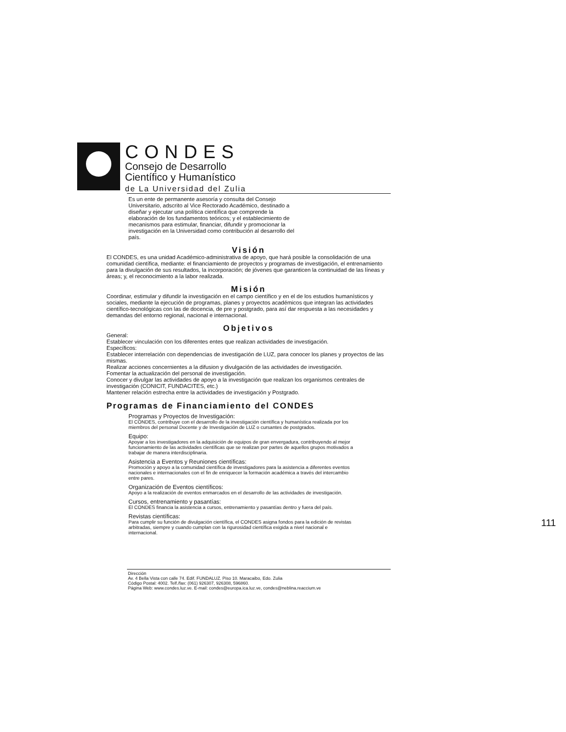CONDES
Consejo de Desarrollo
Científico y Humanístico
de La Universidad del Zulia
Es un ente de permanente asesoría y consulta del Consejo Universitario, adscrito al Vice Rectorado Académico, destinado a diseñar y ejecutar una política científica que comprende la elaboración de los fundamentos teóricos; y el establecimiento de mecanismos para estimular, financiar, difundir y promocionar la investigación en la Universidad como contribución al desarrollo del país.
Visión
El CONDES, es una unidad Académico-administrativa de apoyo, que hará posible la consolidación de una comunidad científica, mediante: el financiamiento de proyectos y programas de investigación, el entrenamiento para la divulgación de sus resultados, la incorporación; de jóvenes que garanticen la continuidad de las líneas y áreas; y, el reconocimiento a la labor realizada.
Misión
Coordinar, estimular y difundir la investigación en el campo científico y en el de los estudios humanísticos y sociales, mediante la ejecución de programas, planes y proyectos académicos que integran las actividades científico-tecnológicas con las de docencia, de pre y postgrado, para así dar respuesta a las necesidades y demandas del entorno regional, nacional e internacional.
Objetivos
General:
Establecer vinculación con los diferentes entes que realizan actividades de investigación.
Específicos:
Establecer interrelación con dependencias de investigación de LUZ, para conocer los planes y proyectos de las mismas.
Realizar acciones concernientes a la difusion y divulgación de las actividades de investigación.
Fomentar la actualización del personal de investigación.
Conocer y divulgar las actividades de apoyo a la investigación que realizan los organismos centrales de investigación (CONICIT, FUNDACITES, etc.)
Mantener relación estrecha entre la actividades de investigación y Postgrado.
Programas de Financiamiento del CONDES
Programas y Proyectos de Investigación:
El CONDES, contribuye con el desarrollo de la investigación científica y humanística realizada por los miembros del personal Docente y de Investigación de LUZ o cursantes de postgrados.
Equipo:
Apoyar a los investigadores en la adquisición de equipos de gran envergadura, contribuyendo al mejor funcionamiento de las actividades científicas que se realizan por partes de aquellos grupos motivados a trabajar de manera interdisciplinaria.
Asistencia a Eventos y Reuniones científicas:
Promoción y apoyo a la comunidad científica de investigadores para la asistencia a diferentes eventos nacionales e internacionales con el fin de enriquecer la formación académica a través del intercambio entre pares.
Organización de Eventos científicos:
Apoyo a la realización de eventos enmarcados en el desarrollo de las actividades de investigación.
Cursos, entrenamiento y pasantías:
El CONDES financia la asistencia a cursos, entrenamiento y pasantías dentro y fuera del país.
Revistas científicas:
Para cumplir su función de divulgación científica, el CONDES asigna fondos para la edición de revistas arbitradas, siempre y cuando cumplan con la rigurosidad científica exigida a nivel nacional e internacional.
Dirección
Av. 4 Bella Vista con calle 74. Edif. FUNDALUZ. Piso 10. Maracaibo, Edo. Zulia
Código Postal: 4002. Telf./fax: (061) 926307, 926308, 596860.
Página Web: www.condes.luz.ve. E-mail: condes@europa.ica.luz.ve, condes@neblina.reaccium.ve
111